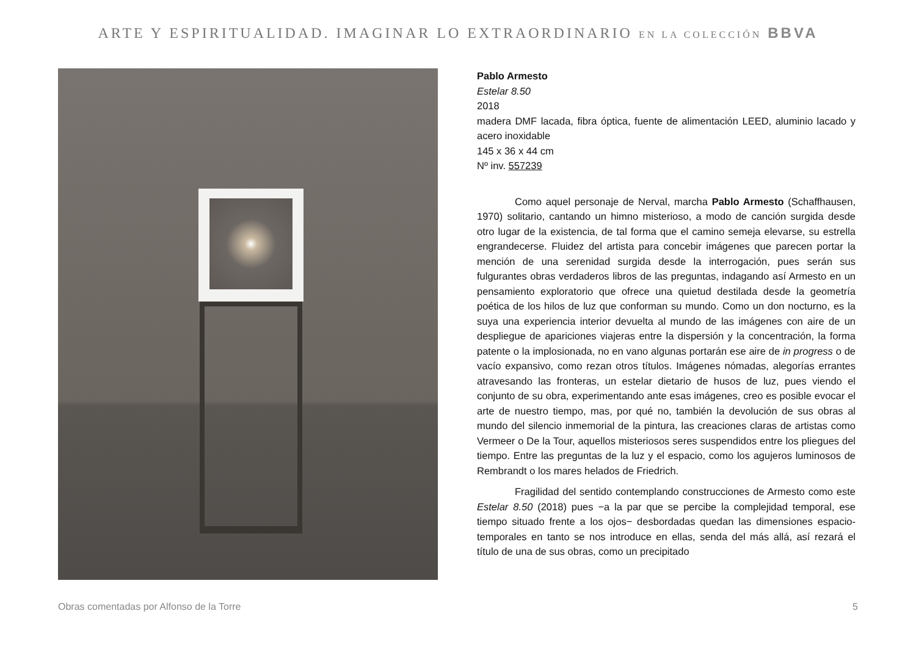ARTE Y ESPIRITUALIDAD. IMAGINAR LO EXTRAORDINARIO EN LA COLECCIÓN BBVA
Pablo Armesto
Estelar 8.50
2018
madera DMF lacada, fibra óptica, fuente de alimentación LEED, aluminio lacado y acero inoxidable
145 x 36 x 44 cm
Nº inv. 557239
Como aquel personaje de Nerval, marcha Pablo Armesto (Schaffhausen, 1970) solitario, cantando un himno misterioso, a modo de canción surgida desde otro lugar de la existencia, de tal forma que el camino semeja elevarse, su estrella engrandecerse. Fluidez del artista para concebir imágenes que parecen portar la mención de una serenidad surgida desde la interrogación, pues serán sus fulgurantes obras verdaderos libros de las preguntas, indagando así Armesto en un pensamiento exploratorio que ofrece una quietud destilada desde la geometría poética de los hilos de luz que conforman su mundo. Como un don nocturno, es la suya una experiencia interior devuelta al mundo de las imágenes con aire de un despliegue de apariciones viajeras entre la dispersión y la concentración, la forma patente o la implosionada, no en vano algunas portarán ese aire de in progress o de vacío expansivo, como rezan otros títulos. Imágenes nómadas, alegorías errantes atravesando las fronteras, un estelar dietario de husos de luz, pues viendo el conjunto de su obra, experimentando ante esas imágenes, creo es posible evocar el arte de nuestro tiempo, mas, por qué no, también la devolución de sus obras al mundo del silencio inmemorial de la pintura, las creaciones claras de artistas como Vermeer o De la Tour, aquellos misteriosos seres suspendidos entre los pliegues del tiempo. Entre las preguntas de la luz y el espacio, como los agujeros luminosos de Rembrandt o los mares helados de Friedrich.
Fragilidad del sentido contemplando construcciones de Armesto como este Estelar 8.50 (2018) pues −a la par que se percibe la complejidad temporal, ese tiempo situado frente a los ojos− desbordadas quedan las dimensiones espacio-temporales en tanto se nos introduce en ellas, senda del más allá, así rezará el título de una de sus obras, como un precipitado
Obras comentadas por Alfonso de la Torre 5